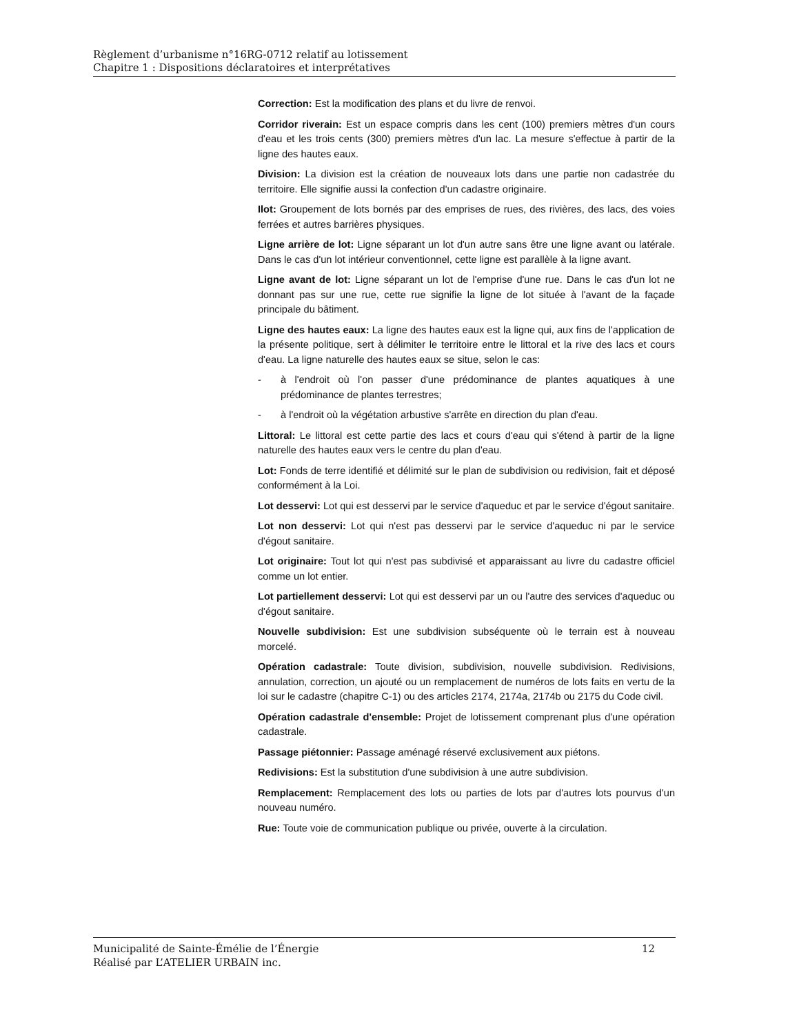Règlement d’urbanisme n°16RG-0712 relatif au lotissement
Chapitre 1 : Dispositions déclaratoires et interprétatives
Correction: Est la modification des plans et du livre de renvoi.
Corridor riverain: Est un espace compris dans les cent (100) premiers mètres d'un cours d'eau et les trois cents (300) premiers mètres d'un lac. La mesure s'effectue à partir de la ligne des hautes eaux.
Division: La division est la création de nouveaux lots dans une partie non cadastrée du territoire. Elle signifie aussi la confection d'un cadastre originaire.
Ilot: Groupement de lots bornés par des emprises de rues, des rivières, des lacs, des voies ferrées et autres barrières physiques.
Ligne arrière de lot: Ligne séparant un lot d'un autre sans être une ligne avant ou latérale. Dans le cas d'un lot intérieur conventionnel, cette ligne est parallèle à la ligne avant.
Ligne avant de lot: Ligne séparant un lot de l'emprise d'une rue. Dans le cas d'un lot ne donnant pas sur une rue, cette rue signifie la ligne de lot située à l'avant de la façade principale du bâtiment.
Ligne des hautes eaux: La ligne des hautes eaux est la ligne qui, aux fins de l'application de la présente politique, sert à délimiter le territoire entre le littoral et la rive des lacs et cours d'eau. La ligne naturelle des hautes eaux se situe, selon le cas:
- à l'endroit où l'on passer d'une prédominance de plantes aquatiques à une prédominance de plantes terrestres;
- à l'endroit où la végétation arbustive s'arrête en direction du plan d'eau.
Littoral: Le littoral est cette partie des lacs et cours d'eau qui s'étend à partir de la ligne naturelle des hautes eaux vers le centre du plan d'eau.
Lot: Fonds de terre identifié et délimité sur le plan de subdivision ou redivision, fait et déposé conformément à la Loi.
Lot desservi: Lot qui est desservi par le service d'aqueduc et par le service d'égout sanitaire.
Lot non desservi: Lot qui n'est pas desservi par le service d'aqueduc ni par le service d'égout sanitaire.
Lot originaire: Tout lot qui n'est pas subdivisé et apparaissant au livre du cadastre officiel comme un lot entier.
Lot partiellement desservi: Lot qui est desservi par un ou l'autre des services d'aqueduc ou d'égout sanitaire.
Nouvelle subdivision: Est une subdivision subséquente où le terrain est à nouveau morcelé.
Opération cadastrale: Toute division, subdivision, nouvelle subdivision. Redivisions, annulation, correction, un ajouté ou un remplacement de numéros de lots faits en vertu de la loi sur le cadastre (chapitre C-1) ou des articles 2174, 2174a, 2174b ou 2175 du Code civil.
Opération cadastrale d'ensemble: Projet de lotissement comprenant plus d'une opération cadastrale.
Passage piétonnier: Passage aménagé réservé exclusivement aux piétons.
Redivisions: Est la substitution d'une subdivision à une autre subdivision.
Remplacement: Remplacement des lots ou parties de lots par d'autres lots pourvus d'un nouveau numéro.
Rue: Toute voie de communication publique ou privée, ouverte à la circulation.
12 Municipalité de Sainte-Émélie de l’Énergie
Réalisé par L’ATELIER URBAIN inc.